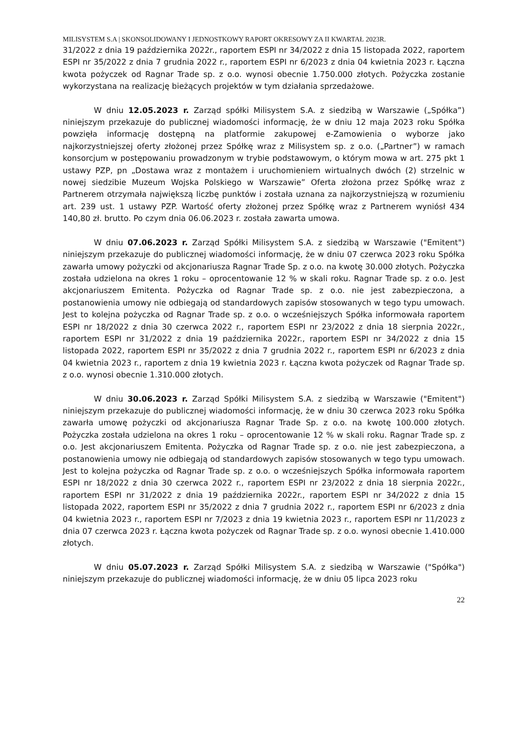MILISYSTEM S.A | SKONSOLIDOWANY I JEDNOSTKOWY RAPORT OKRESOWY ZA II KWARTAŁ 2023R.
31/2022 z dnia 19 października 2022r., raportem ESPI nr 34/2022 z dnia 15 listopada 2022, raportem ESPI nr 35/2022 z dnia 7 grudnia 2022 r., raportem ESPI nr 6/2023 z dnia 04 kwietnia 2023 r. Łączna kwota pożyczek od Ragnar Trade sp. z o.o. wynosi obecnie 1.750.000 złotych. Pożyczka zostanie wykorzystana na realizację bieżących projektów w tym działania sprzedażowe.
W dniu 12.05.2023 r. Zarząd spółki Milisystem S.A. z siedzibą w Warszawie („Spółka”) niniejszym przekazuje do publicznej wiadomości informację, że w dniu 12 maja 2023 roku Spółka powzięła informację dostępną na platformie zakupowej e-Zamowienia o wyborze jako najkorzystniejszej oferty złożonej przez Spółkę wraz z Milisystem sp. z o.o. („Partner”) w ramach konsorcjum w postępowaniu prowadzonym w trybie podstawowym, o którym mowa w art. 275 pkt 1 ustawy PZP, pn „Dostawa wraz z montażem i uruchomieniem wirtualnych dwóch (2) strzelnic w nowej siedzibie Muzeum Wojska Polskiego w Warszawie” Oferta złożona przez Spółkę wraz z Partnerem otrzymała największą liczbę punktów i została uznana za najkorzystniejszą w rozumieniu art. 239 ust. 1 ustawy PZP. Wartość oferty złożonej przez Spółkę wraz z Partnerem wyniósł 434 140,80 zł. brutto. Po czym dnia 06.06.2023 r. została zawarta umowa.
W dniu 07.06.2023 r. Zarząd Spółki Milisystem S.A. z siedzibą w Warszawie ("Emitent") niniejszym przekazuje do publicznej wiadomości informację, że w dniu 07 czerwca 2023 roku Spółka zawarła umowy pożyczki od akcjonariusza Ragnar Trade Sp. z o.o. na kwotę 30.000 złotych. Pożyczka została udzielona na okres 1 roku – oprocentowanie 12 % w skali roku. Ragnar Trade sp. z o.o. Jest akcjonariuszem Emitenta. Pożyczka od Ragnar Trade sp. z o.o. nie jest zabezpieczona, a postanowienia umowy nie odbiegają od standardowych zapisów stosowanych w tego typu umowach. Jest to kolejna pożyczka od Ragnar Trade sp. z o.o. o wcześniejszych Spółka informowała raportem ESPI nr 18/2022 z dnia 30 czerwca 2022 r., raportem ESPI nr 23/2022 z dnia 18 sierpnia 2022r., raportem ESPI nr 31/2022 z dnia 19 października 2022r., raportem ESPI nr 34/2022 z dnia 15 listopada 2022, raportem ESPI nr 35/2022 z dnia 7 grudnia 2022 r., raportem ESPI nr 6/2023 z dnia 04 kwietnia 2023 r., raportem z dnia 19 kwietnia 2023 r. Łączna kwota pożyczek od Ragnar Trade sp. z o.o. wynosi obecnie 1.310.000 złotych.
W dniu 30.06.2023 r. Zarząd Spółki Milisystem S.A. z siedzibą w Warszawie ("Emitent") niniejszym przekazuje do publicznej wiadomości informację, że w dniu 30 czerwca 2023 roku Spółka zawarła umowę pożyczki od akcjonariusza Ragnar Trade Sp. z o.o. na kwotę 100.000 złotych. Pożyczka została udzielona na okres 1 roku – oprocentowanie 12 % w skali roku. Ragnar Trade sp. z o.o. Jest akcjonariuszem Emitenta. Pożyczka od Ragnar Trade sp. z o.o. nie jest zabezpieczona, a postanowienia umowy nie odbiegają od standardowych zapisów stosowanych w tego typu umowach. Jest to kolejna pożyczka od Ragnar Trade sp. z o.o. o wcześniejszych Spółka informowała raportem ESPI nr 18/2022 z dnia 30 czerwca 2022 r., raportem ESPI nr 23/2022 z dnia 18 sierpnia 2022r., raportem ESPI nr 31/2022 z dnia 19 października 2022r., raportem ESPI nr 34/2022 z dnia 15 listopada 2022, raportem ESPI nr 35/2022 z dnia 7 grudnia 2022 r., raportem ESPI nr 6/2023 z dnia 04 kwietnia 2023 r., raportem ESPI nr 7/2023 z dnia 19 kwietnia 2023 r., raportem ESPI nr 11/2023 z dnia 07 czerwca 2023 r. Łączna kwota pożyczek od Ragnar Trade sp. z o.o. wynosi obecnie 1.410.000 złotych.
W dniu 05.07.2023 r. Zarząd Spółki Milisystem S.A. z siedzibą w Warszawie ("Spółka") niniejszym przekazuje do publicznej wiadomości informację, że w dniu 05 lipca 2023 roku
22